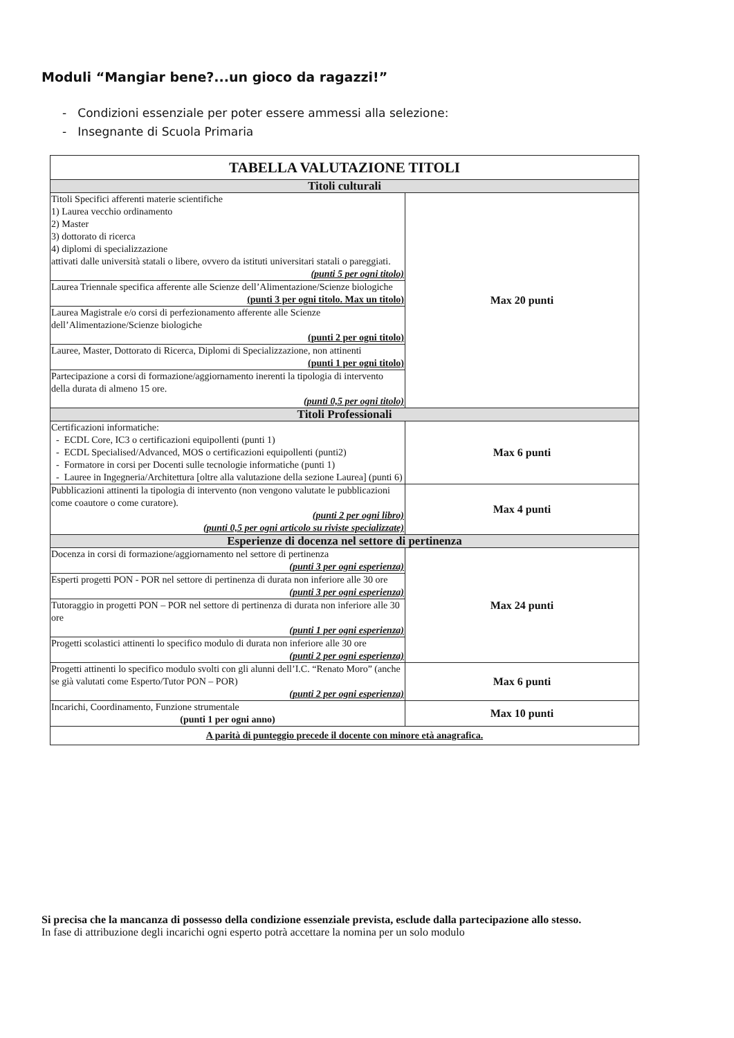Moduli “Mangiar bene?...un gioco da ragazzi!”
- Condizioni essenziale per poter essere ammessi alla selezione:
- Insegnante di Scuola Primaria
| TABELLA VALUTAZIONE TITOLI | |
| --- | --- |
| Titoli culturali | |
| Titoli Specifici afferenti materie scientifiche 1) Laurea vecchio ordinamento 2) Master 3) dottorato di ricerca 4) diplomi di specializzazione attivati dalle università statali o libere, ovvero da istituti universitari statali o pareggiati. (punti 5 per ogni titolo) | Max 20 punti |
| Laurea Triennale specifica afferente alle Scienze dell’Alimentazione/Scienze biologiche (punti 3 per ogni titolo. Max un titolo) | |
| Laurea Magistrale e/o corsi di perfezionamento afferente alle Scienze dell’Alimentazione/Scienze biologiche (punti 2 per ogni titolo) | |
| Lauree, Master, Dottorato di Ricerca, Diplomi di Specializzazione, non attinenti (punti 1 per ogni titolo) | |
| Partecipazione a corsi di formazione/aggiornamento inerenti la tipologia di intervento della durata di almeno 15 ore. (punti 0,5 per ogni titolo) | |
| Titoli Professionali | |
| Certificazioni informatiche: - ECDL Core, IC3 o certificazioni equipollenti (punti 1) - ECDL Specialised/Advanced, MOS o certificazioni equipollenti (punti2) - Formatore in corsi per Docenti sulle tecnologie informatiche (punti 1) - Lauree in Ingegneria/Architettura [oltre alla valutazione della sezione Laurea] (punti 6) | Max 6 punti |
| Pubblicazioni attinenti la tipologia di intervento (non vengono valutate le pubblicazioni come coautore o come curatore). (punti 2 per ogni libro) (punti 0,5 per ogni articolo su riviste specializzate) | Max 4 punti |
| Esperienze di docenza nel settore di pertinenza | |
| Docenza in corsi di formazione/aggiornamento nel settore di pertinenza (punti 3 per ogni esperienza) | Max 24 punti |
| Esperti progetti PON - POR nel settore di pertinenza di durata non inferiore alle 30 ore (punti 3 per ogni esperienza) | |
| Tutoraggio in progetti PON – POR nel settore di pertinenza di durata non inferiore alle 30 ore (punti 1 per ogni esperienza) | |
| Progetti scolastici attinenti lo specifico modulo di durata non inferiore alle 30 ore (punti 2 per ogni esperienza) | |
| Progetti attinenti lo specifico modulo svolti con gli alunni dell’I.C. “Renato Moro” (anche se già valutati come Esperto/Tutor PON – POR) (punti 2 per ogni esperienza) | Max 6 punti |
| Incarichi, Coordinamento, Funzione strumentale (punti 1 per ogni anno) | Max 10 punti |
| A parità di punteggio precede il docente con minore età anagrafica. | |
Si precisa che la mancanza di possesso della condizione essenziale prevista, esclude dalla partecipazione allo stesso.
In fase di attribuzione degli incarichi ogni esperto potrà accettare la nomina per un solo modulo